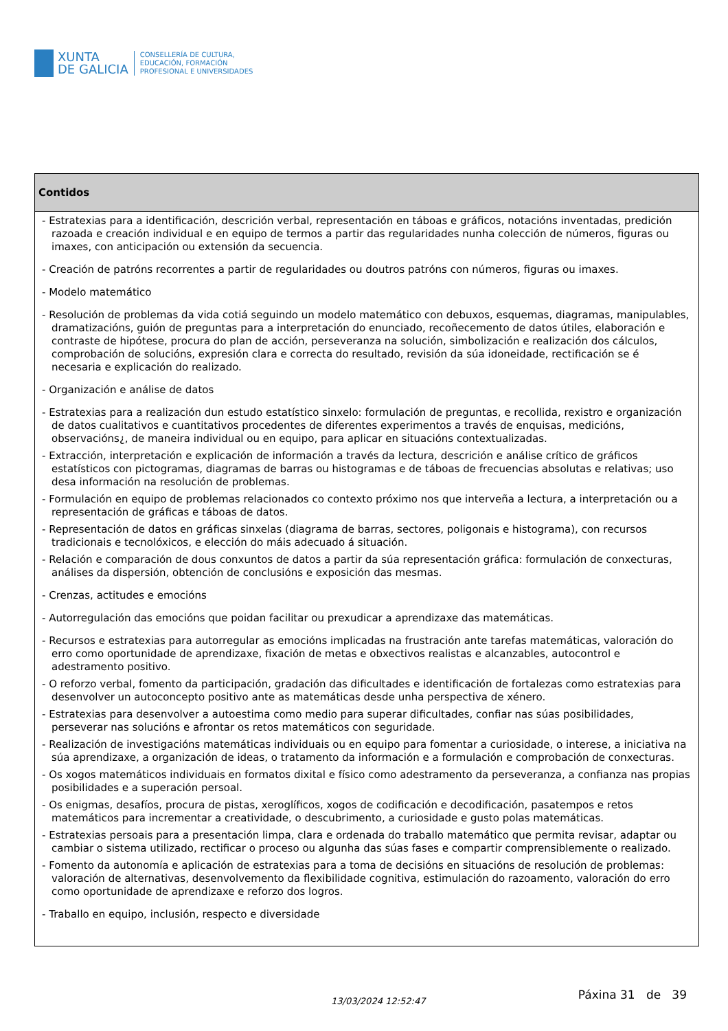XUNTA
DE GALICIA
CONSELLERÍA DE CULTURA,
EDUCACIÓN, FORMACIÓN
PROFESIONAL E UNIVERSIDADES
| Contidos |
| --- |
| - Estratexias para a identificación, descrición verbal, representación en táboas e gráficos, notacións inventadas, predición razoada e creación individual e en equipo de termos a partir das regularidades nunha colección de números, figuras ou imaxes, con anticipación ou extensión da secuencia. - Creación de patróns recorrentes a partir de regularidades ou doutros patróns con números, figuras ou imaxes. - Modelo matemático - Resolución de problemas da vida cotiá seguindo un modelo matemático con debuxos, esquemas, diagramas, manipulables, dramatizacións, guión de preguntas para a interpretación do enunciado, recoñecemento de datos útiles, elaboración e contraste de hipótese, procura do plan de acción, perseveranza na solución, simbolización e realización dos cálculos, comprobación de solucións, expresión clara e correcta do resultado, revisión da súa idoneidade, rectificación se é necesaria e explicación do realizado. - Organización e análise de datos - Estratexias para a realización dun estudo estatístico sinxelo: formulación de preguntas, e recollida, rexistro e organización de datos cualitativos e cuantitativos procedentes de diferentes experimentos a través de enquisas, medicións, observacións¿, de maneira individual ou en equipo, para aplicar en situacións contextualizadas. - Extracción, interpretación e explicación de información a través da lectura, descrición e análise crítico de gráficos estatísticos con pictogramas, diagramas de barras ou histogramas e de táboas de frecuencias absolutas e relativas; uso desa información na resolución de problemas. - Formulación en equipo de problemas relacionados co contexto próximo nos que interveña a lectura, a interpretación ou a representación de gráficas e táboas de datos. - Representación de datos en gráficas sinxelas (diagrama de barras, sectores, poligonais e histograma), con recursos tradicionais e tecnolóxicos, e elección do máis adecuado á situación. - Relación e comparación de dous conxuntos de datos a partir da súa representación gráfica: formulación de conxecturas, análises da dispersión, obtención de conclusións e exposición das mesmas. - Crenzas, actitudes e emocións - Autorregulación das emocións que poidan facilitar ou prexudicar a aprendizaxe das matemáticas. - Recursos e estratexias para autorregular as emocións implicadas na frustración ante tarefas matemáticas, valoración do erro como oportunidade de aprendizaxe, fixación de metas e obxectivos realistas e alcanzables, autocontrol e adestramento positivo. - O reforzo verbal, fomento da participación, gradación das dificultades e identificación de fortalezas como estratexias para desenvolver un autoconcepto positivo ante as matemáticas desde unha perspectiva de xénero. - Estratexias para desenvolver a autoestima como medio para superar dificultades, confiar nas súas posibilidades, perseverar nas solucións e afrontar os retos matemáticos con seguridade. - Realización de investigacións matemáticas individuais ou en equipo para fomentar a curiosidade, o interese, a iniciativa na súa aprendizaxe, a organización de ideas, o tratamento da información e a formulación e comprobación de conxecturas. - Os xogos matemáticos individuais en formatos dixital e físico como adestramento da perseveranza, a confianza nas propias posibilidades e a superación persoal. - Os enigmas, desafíos, procura de pistas, xeroglíficos, xogos de codificación e decodificación, pasatempos e retos matemáticos para incrementar a creatividade, o descubrimento, a curiosidade e gusto polas matemáticas. - Estratexias persoais para a presentación limpa, clara e ordenada do traballo matemático que permita revisar, adaptar ou cambiar o sistema utilizado, rectificar o proceso ou algunha das súas fases e compartir comprensiblemente o realizado. - Fomento da autonomía e aplicación de estratexias para a toma de decisións en situacións de resolución de problemas: valoración de alternativas, desenvolvemento da flexibilidade cognitiva, estimulación do razoamento, valoración do erro como oportunidade de aprendizaxe e reforzo dos logros. - Traballo en equipo, inclusión, respecto e diversidade |
13/03/2024 12:52:47 Páxina 31 de 39